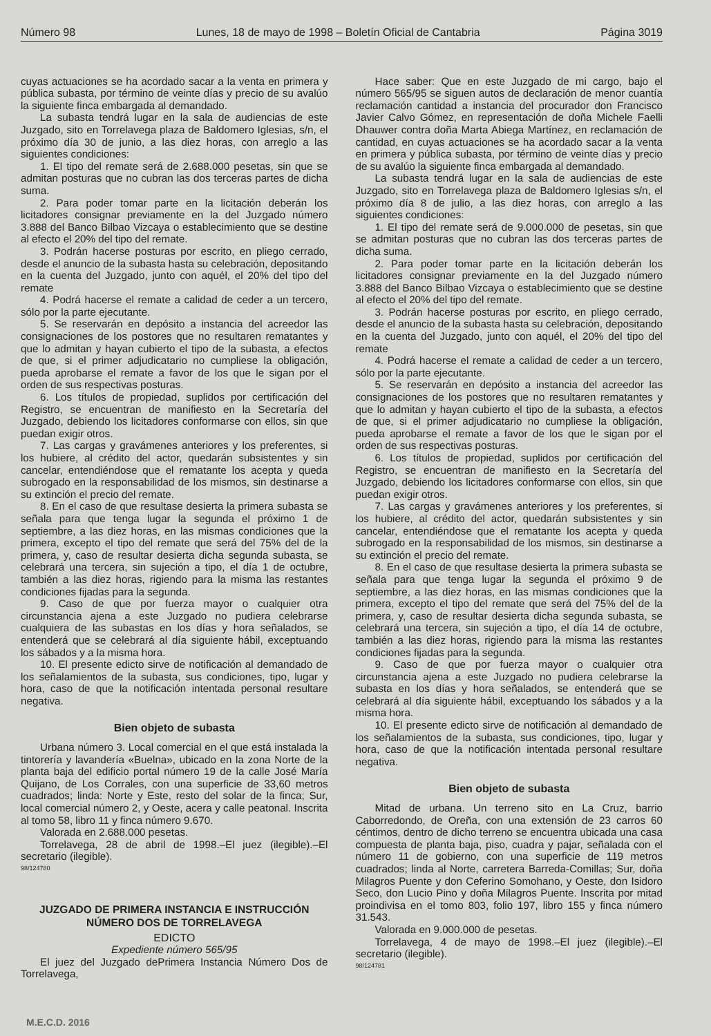Número 98 Lunes, 18 de mayo de 1998 – Boletín Oficial de Cantabria Página 3019
cuyas actuaciones se ha acordado sacar a la venta en primera y pública subasta, por término de veinte días y precio de su avalúo la siguiente finca embargada al demandado.
La subasta tendrá lugar en la sala de audiencias de este Juzgado, sito en Torrelavega plaza de Baldomero Iglesias, s/n, el próximo día 30 de junio, a las diez horas, con arreglo a las siguientes condiciones:
1. El tipo del remate será de 2.688.000 pesetas, sin que se admitan posturas que no cubran las dos terceras partes de dicha suma.
2. Para poder tomar parte en la licitación deberán los licitadores consignar previamente en la del Juzgado número 3.888 del Banco Bilbao Vizcaya o establecimiento que se destine al efecto el 20% del tipo del remate.
3. Podrán hacerse posturas por escrito, en pliego cerrado, desde el anuncio de la subasta hasta su celebración, depositando en la cuenta del Juzgado, junto con aquél, el 20% del tipo del remate
4. Podrá hacerse el remate a calidad de ceder a un tercero, sólo por la parte ejecutante.
5. Se reservarán en depósito a instancia del acreedor las consignaciones de los postores que no resultaren rematantes y que lo admitan y hayan cubierto el tipo de la subasta, a efectos de que, si el primer adjudicatario no cumpliese la obligación, pueda aprobarse el remate a favor de los que le sigan por el orden de sus respectivas posturas.
6. Los títulos de propiedad, suplidos por certificación del Registro, se encuentran de manifiesto en la Secretaría del Juzgado, debiendo los licitadores conformarse con ellos, sin que puedan exigir otros.
7. Las cargas y gravámenes anteriores y los preferentes, si los hubiere, al crédito del actor, quedarán subsistentes y sin cancelar, entendiéndose que el rematante los acepta y queda subrogado en la responsabilidad de los mismos, sin destinarse a su extinción el precio del remate.
8. En el caso de que resultase desierta la primera subasta se señala para que tenga lugar la segunda el próximo 1 de septiembre, a las diez horas, en las mismas condiciones que la primera, excepto el tipo del remate que será del 75% del de la primera, y, caso de resultar desierta dicha segunda subasta, se celebrará una tercera, sin sujeción a tipo, el día 1 de octubre, también a las diez horas, rigiendo para la misma las restantes condiciones fijadas para la segunda.
9. Caso de que por fuerza mayor o cualquier otra circunstancia ajena a este Juzgado no pudiera celebrarse cualquiera de las subastas en los días y hora señalados, se entenderá que se celebrará al día siguiente hábil, exceptuando los sábados y a la misma hora.
10. El presente edicto sirve de notificación al demandado de los señalamientos de la subasta, sus condiciones, tipo, lugar y hora, caso de que la notificación intentada personal resultare negativa.
Bien objeto de subasta
Urbana número 3. Local comercial en el que está instalada la tintorería y lavandería «Buelna», ubicado en la zona Norte de la planta baja del edificio portal número 19 de la calle José María Quijano, de Los Corrales, con una superficie de 33,60 metros cuadrados; linda: Norte y Este, resto del solar de la finca; Sur, local comercial número 2, y Oeste, acera y calle peatonal. Inscrita al tomo 58, libro 11 y finca número 9.670.
Valorada en 2.688.000 pesetas.
Torrelavega, 28 de abril de 1998.–El juez (ilegible).–El secretario (ilegible).
98/124780
JUZGADO DE PRIMERA INSTANCIA E INSTRUCCIÓN NÚMERO DOS DE TORRELAVEGA
EDICTO
Expediente número 565/95
El juez del Juzgado dePrimera Instancia Número Dos de Torrelavega,
Hace saber: Que en este Juzgado de mi cargo, bajo el número 565/95 se siguen autos de declaración de menor cuantía reclamación cantidad a instancia del procurador don Francisco Javier Calvo Gómez, en representación de doña Michele Faelli Dhauwer contra doña Marta Abiega Martínez, en reclamación de cantidad, en cuyas actuaciones se ha acordado sacar a la venta en primera y pública subasta, por término de veinte días y precio de su avalúo la siguiente finca embargada al demandado.
La subasta tendrá lugar en la sala de audiencias de este Juzgado, sito en Torrelavega plaza de Baldomero Iglesias s/n, el próximo día 8 de julio, a las diez horas, con arreglo a las siguientes condiciones:
1. El tipo del remate será de 9.000.000 de pesetas, sin que se admitan posturas que no cubran las dos terceras partes de dicha suma.
2. Para poder tomar parte en la licitación deberán los licitadores consignar previamente en la del Juzgado número 3.888 del Banco Bilbao Vizcaya o establecimiento que se destine al efecto el 20% del tipo del remate.
3. Podrán hacerse posturas por escrito, en pliego cerrado, desde el anuncio de la subasta hasta su celebración, depositando en la cuenta del Juzgado, junto con aquél, el 20% del tipo del remate
4. Podrá hacerse el remate a calidad de ceder a un tercero, sólo por la parte ejecutante.
5. Se reservarán en depósito a instancia del acreedor las consignaciones de los postores que no resultaren rematantes y que lo admitan y hayan cubierto el tipo de la subasta, a efectos de que, si el primer adjudicatario no cumpliese la obligación, pueda aprobarse el remate a favor de los que le sigan por el orden de sus respectivas posturas.
6. Los títulos de propiedad, suplidos por certificación del Registro, se encuentran de manifiesto en la Secretaría del Juzgado, debiendo los licitadores conformarse con ellos, sin que puedan exigir otros.
7. Las cargas y gravámenes anteriores y los preferentes, si los hubiere, al crédito del actor, quedarán subsistentes y sin cancelar, entendiéndose que el rematante los acepta y queda subrogado en la responsabilidad de los mismos, sin destinarse a su extinción el precio del remate.
8. En el caso de que resultase desierta la primera subasta se señala para que tenga lugar la segunda el próximo 9 de septiembre, a las diez horas, en las mismas condiciones que la primera, excepto el tipo del remate que será del 75% del de la primera, y, caso de resultar desierta dicha segunda subasta, se celebrará una tercera, sin sujeción a tipo, el día 14 de octubre, también a las diez horas, rigiendo para la misma las restantes condiciones fijadas para la segunda.
9. Caso de que por fuerza mayor o cualquier otra circunstancia ajena a este Juzgado no pudiera celebrarse la subasta en los días y hora señalados, se entenderá que se celebrará al día siguiente hábil, exceptuando los sábados y a la misma hora.
10. El presente edicto sirve de notificación al demandado de los señalamientos de la subasta, sus condiciones, tipo, lugar y hora, caso de que la notificación intentada personal resultare negativa.
Bien objeto de subasta
Mitad de urbana. Un terreno sito en La Cruz, barrio Caborredondo, de Oreña, con una extensión de 23 carros 60 céntimos, dentro de dicho terreno se encuentra ubicada una casa compuesta de planta baja, piso, cuadra y pajar, señalada con el número 11 de gobierno, con una superficie de 119 metros cuadrados; linda al Norte, carretera Barreda-Comillas; Sur, doña Milagros Puente y don Ceferino Somohano, y Oeste, don Isidoro Seco, don Lucio Pino y doña Milagros Puente. Inscrita por mitad proindivisa en el tomo 803, folio 197, libro 155 y finca número 31.543.
Valorada en 9.000.000 de pesetas.
Torrelavega, 4 de mayo de 1998.–El juez (ilegible).–El secretario (ilegible).
98/124781
M.E.C.D. 2016